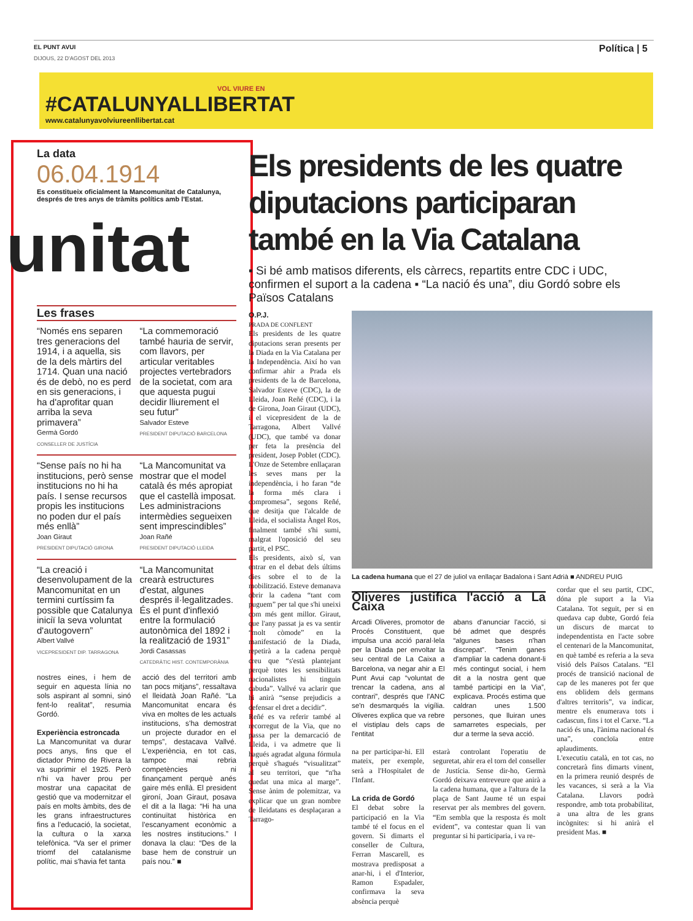EL PUNT AVUI
DIJOUS, 22 D'AGOST DEL 2013
Política | 5
VOL VIURE EN
#CATALUNYALLIBERTAT
www.catalunyavolviureenllibertat.cat
La data
06.04.1914
Es constitueix oficialment la Mancomunitat de Catalunya, després de tres anys de tràmits polítics amb l'Estat.
unitat
Les frases
“Només ens separen tres generacions del 1914, i a aquella, sis de la dels màrtirs del 1714. Quan una nació és de debò, no es perd en sis generacions, i ha d'aprofitar quan arriba la seva primavera”
Germà Gordó
CONSELLER DE JUSTÍCIA
“La commemoració també hauria de servir, com llavors, per articular veritables projectes vertebradors de la societat, com ara que aquesta pugui decidir lliurement el seu futur”
Salvador Esteve
PRESIDENT DIPUTACIÓ BARCELONA
“Sense país no hi ha institucions, però sense institucions no hi ha país. I sense recursos propis les institucions no poden dur el país més enllà”
Joan Giraut
PRESIDENT DIPUTACIÓ GIRONA
“La Mancomunitat va mostrar que el model català és més apropiat que el castellà imposat. Les administracions intermèdies segueixen sent imprescindibles”
Joan Rañé
PRESIDENT DIPUTACIÓ LLEIDA
“La creació i desenvolupament de la Mancomunitat en un termini curtíssim fa possible que Catalunya iniciï la seva voluntat d'autogovern”
Albert Vallvé
VICEPRESIDENT DIP. TARRAGONA
“La Mancomunitat crearà estructures d'estat, algunes després il·legalitzades. És el punt d'inflexió entre la formulació autonòmica del 1892 i la realització de 1931”
Jordi Casassas
CATEDRÀTIC HIST. CONTEMPORÀNIA
nostres eines, i hem de seguir en aquesta línia no sols aspirant al somni, sinó fent-lo realitat”, resumia Gordó.
Experiència estroncada
La Mancomunitat va durar pocs anys, fins que el dictador Primo de Rivera la va suprimir el 1925. Però n'hi va haver prou per mostrar una capacitat de gestió que va modernitzar el país en molts àmbits, des de les grans infraestructures fins a l'educació, la societat, la cultura o la xarxa telefònica. “Va ser el primer triomf del catalanisme polític, mai s'havia fet tanta
acció des del territori amb tan pocs mitjans”, ressaltava el lleidatà Joan Rañé. “La Mancomunitat encara és viva en moltes de les actuals institucions, s'ha demostrat un projecte durador en el temps”, destacava Vallvé. L'experiència, en tot cas, tampoc mai rebria competències ni finançament perquè anés gaire més enllà. El president gironí, Joan Giraut, posava el dit a la llaga: “Hi ha una continuïtat històrica en l'escanyament econòmic a les nostres institucions.” I donava la clau: “Des de la base hem de construir un país nou.” ■
Els presidents de les quatre diputacions participaran també en la Via Catalana
▪ Si bé amb matisos diferents, els càrrecs, repartits entre CDC i UDC, confirmen el suport a la cadena ▪ “La nació és una”, diu Gordó sobre els Països Catalans
O.P.J.
PRADA DE CONFLENT
Els presidents de les quatre diputacions seran presents per la Diada en la Via Catalana per la Independència. Així ho van confirmar ahir a Prada els presidents de la de Barcelona, Salvador Esteve (CDC), la de Lleida, Joan Reñé (CDC), i la de Girona, Joan Giraut (UDC), i el vicepresident de la de Tarragona, Albert Vallvé (UDC), que també va donar per feta la presència del president, Josep Poblet (CDC). L'Onze de Setembre enllaçaran les seves mans per la independència, i ho faran “de la forma més clara i compromesa”, segons Reñé, que desitja que l'alcalde de Lleida, el socialista Àngel Ros, finalment també s'hi sumi, malgrat l'oposició del seu partit, el PSC.
Els presidents, això sí, van entrar en el debat dels últims dies sobre el to de la mobilització. Esteve demanava obrir la cadena “tant com puguem” per tal que s'hi uneixi com més gent millor. Giraut, que l'any passat ja es va sentir “molt còmode” en la manifestació de la Diada, repetirà a la cadena perquè creu que “s'està plantejant perquè totes les sensibilitats nacionalistes hi tinguin cabuda”. Vallvé va aclarir que hi anirà “sense prejudicis a defensar el dret a decidir”.
Reñé es va referir també al recorregut de la Via, que no passa per la demarcació de Lleida, i va admetre que li hagués agradat alguna fórmula perquè s'hagués “visualitzat” al seu territori, que “n'ha quedat una mica al marge”. Sense ànim de polemitzar, va explicar que un gran nombre de lleidatans es desplaçaran a Tarrago-
La cadena humana que el 27 de juliol va enllaçar Badalona i Sant Adrià ■ ANDREU PUIG
Oliveres justifica l'acció a La Caixa
Arcadi Oliveres, promotor de Procés Constituent, que impulsa una acció paral·lela per la Diada per envoltar la seu central de La Caixa a Barcelona, va negar ahir a El Punt Avui cap “voluntat de trencar la cadena, ans al contrari”, després que l'ANC se'n desmarqués la vigília. Oliveres explica que va rebre el vistiplau dels caps de l'entitat
abans d'anunciar l'acció, si bé admet que després “algunes bases n'han discrepat”. “Tenim ganes d'ampliar la cadena donant-li més contingut social, i hem dit a la nostra gent que també participi en la Via”, explicava. Procés estima que caldran unes 1.500 persones, que lluiran unes samarretes especials, per dur a terme la seva acció.
na per participar-hi. Ell mateix, per exemple, serà a l'Hospitalet de l'Infant.
La crida de Gordó
El debat sobre la participació en la Via també té el focus en el govern. Si dimarts el conseller de Cultura, Ferran Mascarell, es mostrava predisposat a anar-hi, i el d'Interior, Ramon Espadaler, confirmava la seva absència perquè
estarà controlant l'operatiu de seguretat, ahir era el torn del conseller de Justícia. Sense dir-ho, Germà Gordó deixava entreveure que anirà a la cadena humana, que a l'altura de la plaça de Sant Jaume té un espai reservat per als membres del govern. “Em sembla que la resposta és molt evident”, va contestar quan li van preguntar si hi participaria, i va re-
cordar que el seu partit, CDC, dóna ple suport a la Via Catalana. Tot seguit, per si en quedava cap dubte, Gordó feia un discurs de marcat to independentista en l'acte sobre el centenari de la Mancomunitat, en què també es referia a la seva visió dels Països Catalans. “El procés de transició nacional de cap de les maneres pot fer que ens oblidem dels germans d'altres territoris”, va indicar, mentre els enumerava tots i cadascun, fins i tot el Carxe. “La nació és una, l'ànima nacional és una”, concloïa entre aplaudiments.
L'executiu català, en tot cas, no concretarà fins dimarts vinent, en la primera reunió després de les vacances, si serà a la Via Catalana. Llavors podrà respondre, amb tota probabilitat, a una altra de les grans incògnites: si hi anirà el president Mas. ■